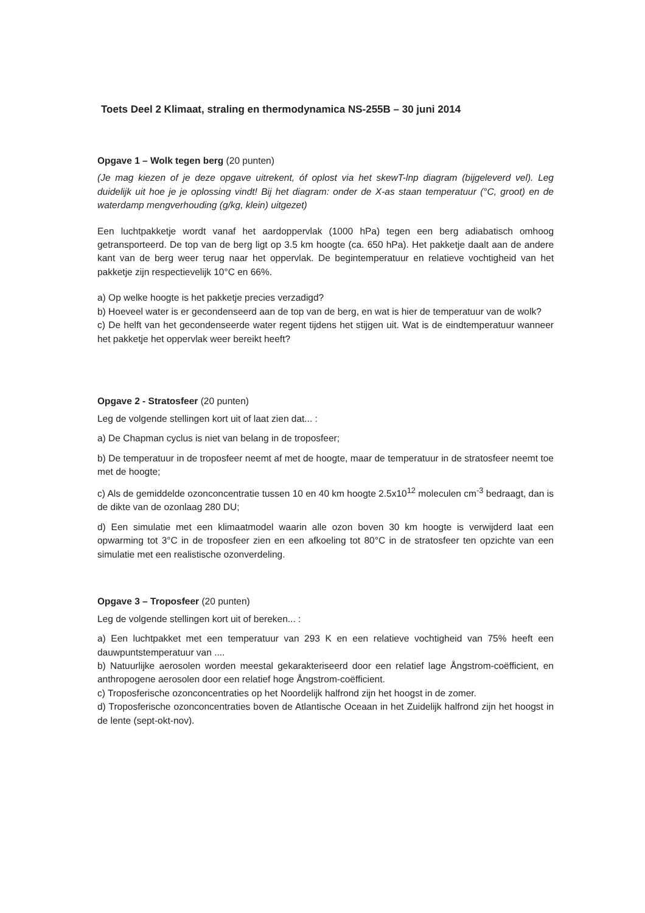Toets Deel 2 Klimaat, straling en thermodynamica NS-255B – 30 juni 2014
Opgave 1 – Wolk tegen berg (20 punten)
(Je mag kiezen of je deze opgave uitrekent, óf oplost via het skewT-lnp diagram (bijgeleverd vel). Leg duidelijk uit hoe je je oplossing vindt! Bij het diagram: onder de X-as staan temperatuur (°C, groot) en de waterdamp mengverhouding (g/kg, klein) uitgezet)
Een luchtpakketje wordt vanaf het aardoppervlak (1000 hPa) tegen een berg adiabatisch omhoog getransporteerd. De top van de berg ligt op 3.5 km hoogte (ca. 650 hPa). Het pakketje daalt aan de andere kant van de berg weer terug naar het oppervlak. De begintemperatuur en relatieve vochtigheid van het pakketje zijn respectievelijk 10°C en 66%.
a) Op welke hoogte is het pakketje precies verzadigd?
b) Hoeveel water is er gecondenseerd aan de top van de berg, en wat is hier de temperatuur van de wolk?
c) De helft van het gecondenseerde water regent tijdens het stijgen uit. Wat is de eindtemperatuur wanneer het pakketje het oppervlak weer bereikt heeft?
Opgave 2 - Stratosfeer (20 punten)
Leg de volgende stellingen kort uit of laat zien dat... :
a) De Chapman cyclus is niet van belang in de troposfeer;
b) De temperatuur in de troposfeer neemt af met de hoogte, maar de temperatuur in de stratosfeer neemt toe met de hoogte;
c) Als de gemiddelde ozonconcentratie tussen 10 en 40 km hoogte 2.5x10<sup>12</sup> moleculen cm<sup>-3</sup> bedraagt, dan is de dikte van de ozonlaag 280 DU;
d) Een simulatie met een klimaatmodel waarin alle ozon boven 30 km hoogte is verwijderd laat een opwarming tot 3°C in de troposfeer zien en een afkoeling tot 80°C in de stratosfeer ten opzichte van een simulatie met een realistische ozonverdeling.
Opgave 3 – Troposfeer (20 punten)
Leg de volgende stellingen kort uit of bereken... :
a) Een luchtpakket met een temperatuur van 293 K en een relatieve vochtigheid van 75% heeft een dauwpuntstemperatuur van ....
b) Natuurlijke aerosolen worden meestal gekarakteriseerd door een relatief lage Ångstrom-coëfficient, en anthropogene aerosolen door een relatief hoge Ångstrom-coëfficient.
c) Troposferische ozonconcentraties op het Noordelijk halfrond zijn het hoogst in de zomer.
d) Troposferische ozonconcentraties boven de Atlantische Oceaan in het Zuidelijk halfrond zijn het hoogst in de lente (sept-okt-nov).